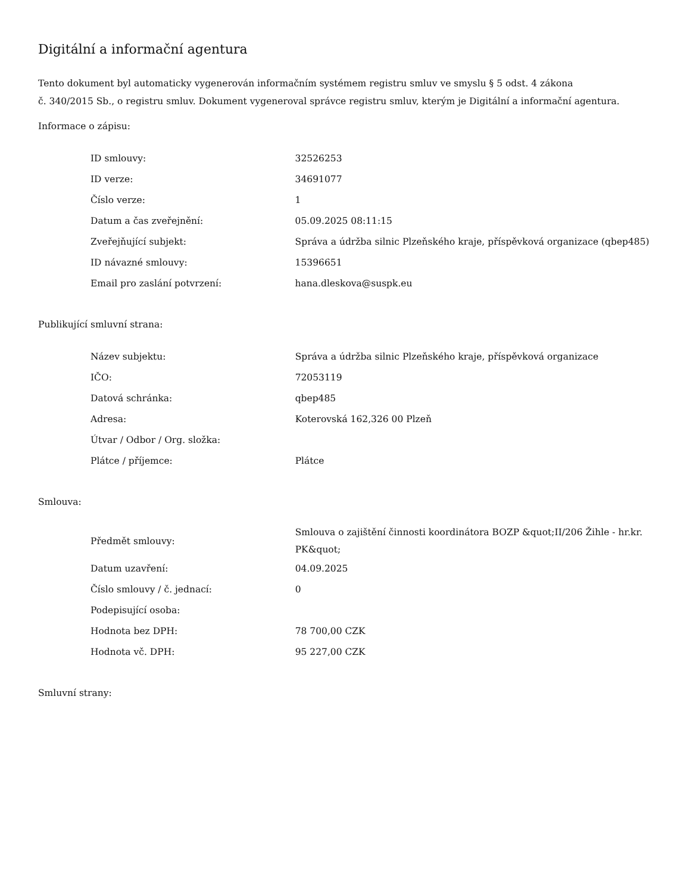Digitální a informační agentura
Tento dokument byl automaticky vygenerován informačním systémem registru smluv ve smyslu § 5 odst. 4 zákona
č. 340/2015 Sb., o registru smluv. Dokument vygeneroval správce registru smluv, kterým je Digitální a informační agentura.
Informace o zápisu:
| ID smlouvy: | 32526253 |
| ID verze: | 34691077 |
| Číslo verze: | 1 |
| Datum a čas zveřejnění: | 05.09.2025 08:11:15 |
| Zveřejňující subjekt: | Správa a údržba silnic Plzeňského kraje, příspěvková organizace (qbep485) |
| ID návazné smlouvy: | 15396651 |
| Email pro zaslání potvrzení: | hana.dleskova@suspk.eu |
Publikující smluvní strana:
| Název subjektu: | Správa a údržba silnic Plzeňského kraje, příspěvková organizace |
| IČO: | 72053119 |
| Datová schránka: | qbep485 |
| Adresa: | Koterovská 162,326 00 Plzeň |
| Útvar / Odbor / Org. složka: | |
| Plátce / příjemce: | Plátce |
Smlouva:
| Předmět smlouvy: | Smlouva o zajištění činnosti koordinátora BOZP &quot;II/206 Žihle - hr.kr. PK&quot; |
| Datum uzavření: | 04.09.2025 |
| Číslo smlouvy / č. jednací: | 0 |
| Podepisující osoba: | |
| Hodnota bez DPH: | 78 700,00 CZK |
| Hodnota vč. DPH: | 95 227,00 CZK |
Smluvní strany: